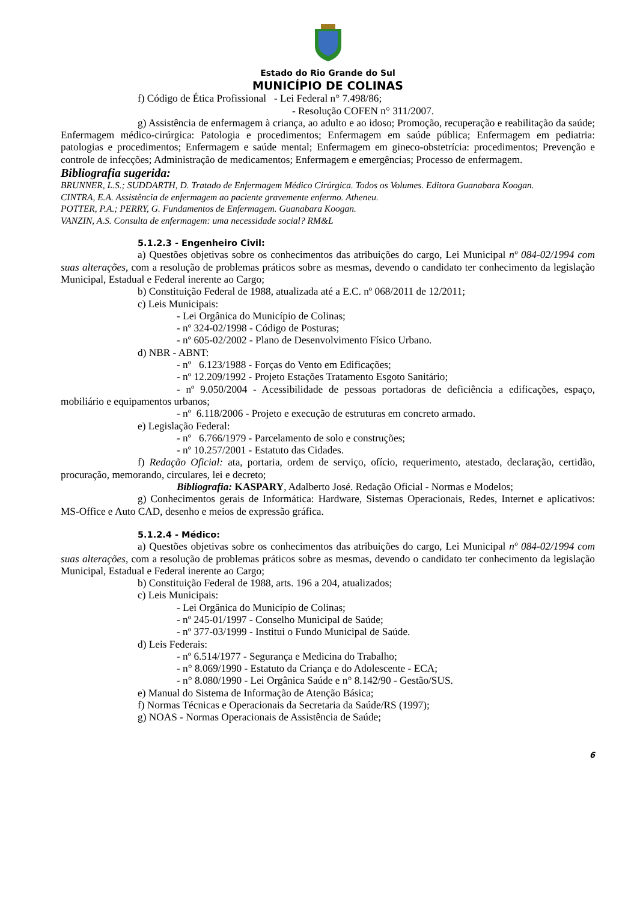Estado do Rio Grande do Sul
MUNICÍPIO DE COLINAS
f) Código de Ética Profissional - Lei Federal n° 7.498/86;
- Resolução COFEN n° 311/2007.
g) Assistência de enfermagem à criança, ao adulto e ao idoso; Promoção, recuperação e reabilitação da saúde; Enfermagem médico-cirúrgica: Patologia e procedimentos; Enfermagem em saúde pública; Enfermagem em pediatria: patologias e procedimentos; Enfermagem e saúde mental; Enfermagem em gineco-obstetrícia: procedimentos; Prevenção e controle de infecções; Administração de medicamentos; Enfermagem e emergências; Processo de enfermagem.
Bibliografia sugerida:
BRUNNER, L.S.; SUDDARTH, D. Tratado de Enfermagem Médico Cirúrgica. Todos os Volumes. Editora Guanabara Koogan.
CINTRA, E.A. Assistência de enfermagem ao paciente gravemente enfermo. Atheneu.
POTTER, P.A.; PERRY, G. Fundamentos de Enfermagem. Guanabara Koogan.
VANZIN, A.S. Consulta de enfermagem: uma necessidade social? RM&L
5.1.2.3 - Engenheiro Civil:
a) Questões objetivas sobre os conhecimentos das atribuições do cargo, Lei Municipal nº 084-02/1994 com suas alterações, com a resolução de problemas práticos sobre as mesmas, devendo o candidato ter conhecimento da legislação Municipal, Estadual e Federal inerente ao Cargo;
b) Constituição Federal de 1988, atualizada até a E.C. nº 068/2011 de 12/2011;
c) Leis Municipais:
- Lei Orgânica do Município de Colinas;
- nº 324-02/1998 - Código de Posturas;
- nº 605-02/2002 - Plano de Desenvolvimento Físico Urbano.
d) NBR - ABNT:
- nº 6.123/1988 - Forças do Vento em Edificações;
- nº 12.209/1992 - Projeto Estações Tratamento Esgoto Sanitário;
- nº 9.050/2004 - Acessibilidade de pessoas portadoras de deficiência a edificações, espaço, mobiliário e equipamentos urbanos;
- nº 6.118/2006 - Projeto e execução de estruturas em concreto armado.
e) Legislação Federal:
- nº 6.766/1979 - Parcelamento de solo e construções;
- nº 10.257/2001 - Estatuto das Cidades.
f) Redação Oficial: ata, portaria, ordem de serviço, ofício, requerimento, atestado, declaração, certidão, procuração, memorando, circulares, lei e decreto;
Bibliografia: KASPARY, Adalberto José. Redação Oficial - Normas e Modelos;
g) Conhecimentos gerais de Informática: Hardware, Sistemas Operacionais, Redes, Internet e aplicativos: MS-Office e Auto CAD, desenho e meios de expressão gráfica.
5.1.2.4 - Médico:
a) Questões objetivas sobre os conhecimentos das atribuições do cargo, Lei Municipal nº 084-02/1994 com suas alterações, com a resolução de problemas práticos sobre as mesmas, devendo o candidato ter conhecimento da legislação Municipal, Estadual e Federal inerente ao Cargo;
b) Constituição Federal de 1988, arts. 196 a 204, atualizados;
c) Leis Municipais:
- Lei Orgânica do Município de Colinas;
- nº 245-01/1997 - Conselho Municipal de Saúde;
- nº 377-03/1999 - Institui o Fundo Municipal de Saúde.
d) Leis Federais:
- nº 6.514/1977 - Segurança e Medicina do Trabalho;
- n° 8.069/1990 - Estatuto da Criança e do Adolescente - ECA;
- n° 8.080/1990 - Lei Orgânica Saúde e n° 8.142/90 - Gestão/SUS.
e) Manual do Sistema de Informação de Atenção Básica;
f) Normas Técnicas e Operacionais da Secretaria da Saúde/RS (1997);
g) NOAS - Normas Operacionais de Assistência de Saúde;
6